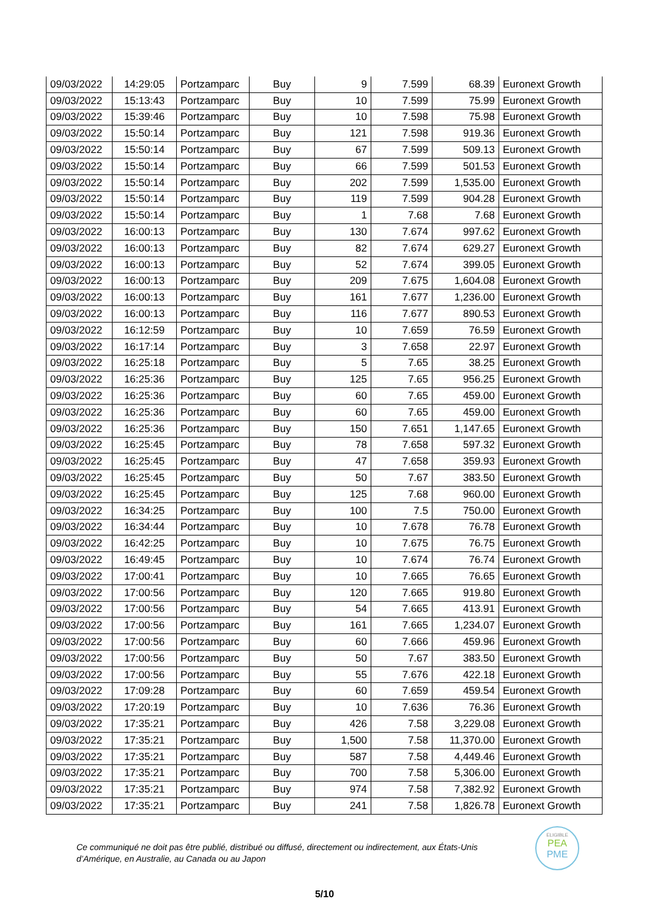| 09/03/2022 | 14:29:05 | Portzamparc | Buy | 9 | 7.599 | 68.39 | Euronext Growth |
| 09/03/2022 | 15:13:43 | Portzamparc | Buy | 10 | 7.599 | 75.99 | Euronext Growth |
| 09/03/2022 | 15:39:46 | Portzamparc | Buy | 10 | 7.598 | 75.98 | Euronext Growth |
| 09/03/2022 | 15:50:14 | Portzamparc | Buy | 121 | 7.598 | 919.36 | Euronext Growth |
| 09/03/2022 | 15:50:14 | Portzamparc | Buy | 67 | 7.599 | 509.13 | Euronext Growth |
| 09/03/2022 | 15:50:14 | Portzamparc | Buy | 66 | 7.599 | 501.53 | Euronext Growth |
| 09/03/2022 | 15:50:14 | Portzamparc | Buy | 202 | 7.599 | 1,535.00 | Euronext Growth |
| 09/03/2022 | 15:50:14 | Portzamparc | Buy | 119 | 7.599 | 904.28 | Euronext Growth |
| 09/03/2022 | 15:50:14 | Portzamparc | Buy | 1 | 7.68 | 7.68 | Euronext Growth |
| 09/03/2022 | 16:00:13 | Portzamparc | Buy | 130 | 7.674 | 997.62 | Euronext Growth |
| 09/03/2022 | 16:00:13 | Portzamparc | Buy | 82 | 7.674 | 629.27 | Euronext Growth |
| 09/03/2022 | 16:00:13 | Portzamparc | Buy | 52 | 7.674 | 399.05 | Euronext Growth |
| 09/03/2022 | 16:00:13 | Portzamparc | Buy | 209 | 7.675 | 1,604.08 | Euronext Growth |
| 09/03/2022 | 16:00:13 | Portzamparc | Buy | 161 | 7.677 | 1,236.00 | Euronext Growth |
| 09/03/2022 | 16:00:13 | Portzamparc | Buy | 116 | 7.677 | 890.53 | Euronext Growth |
| 09/03/2022 | 16:12:59 | Portzamparc | Buy | 10 | 7.659 | 76.59 | Euronext Growth |
| 09/03/2022 | 16:17:14 | Portzamparc | Buy | 3 | 7.658 | 22.97 | Euronext Growth |
| 09/03/2022 | 16:25:18 | Portzamparc | Buy | 5 | 7.65 | 38.25 | Euronext Growth |
| 09/03/2022 | 16:25:36 | Portzamparc | Buy | 125 | 7.65 | 956.25 | Euronext Growth |
| 09/03/2022 | 16:25:36 | Portzamparc | Buy | 60 | 7.65 | 459.00 | Euronext Growth |
| 09/03/2022 | 16:25:36 | Portzamparc | Buy | 60 | 7.65 | 459.00 | Euronext Growth |
| 09/03/2022 | 16:25:36 | Portzamparc | Buy | 150 | 7.651 | 1,147.65 | Euronext Growth |
| 09/03/2022 | 16:25:45 | Portzamparc | Buy | 78 | 7.658 | 597.32 | Euronext Growth |
| 09/03/2022 | 16:25:45 | Portzamparc | Buy | 47 | 7.658 | 359.93 | Euronext Growth |
| 09/03/2022 | 16:25:45 | Portzamparc | Buy | 50 | 7.67 | 383.50 | Euronext Growth |
| 09/03/2022 | 16:25:45 | Portzamparc | Buy | 125 | 7.68 | 960.00 | Euronext Growth |
| 09/03/2022 | 16:34:25 | Portzamparc | Buy | 100 | 7.5 | 750.00 | Euronext Growth |
| 09/03/2022 | 16:34:44 | Portzamparc | Buy | 10 | 7.678 | 76.78 | Euronext Growth |
| 09/03/2022 | 16:42:25 | Portzamparc | Buy | 10 | 7.675 | 76.75 | Euronext Growth |
| 09/03/2022 | 16:49:45 | Portzamparc | Buy | 10 | 7.674 | 76.74 | Euronext Growth |
| 09/03/2022 | 17:00:41 | Portzamparc | Buy | 10 | 7.665 | 76.65 | Euronext Growth |
| 09/03/2022 | 17:00:56 | Portzamparc | Buy | 120 | 7.665 | 919.80 | Euronext Growth |
| 09/03/2022 | 17:00:56 | Portzamparc | Buy | 54 | 7.665 | 413.91 | Euronext Growth |
| 09/03/2022 | 17:00:56 | Portzamparc | Buy | 161 | 7.665 | 1,234.07 | Euronext Growth |
| 09/03/2022 | 17:00:56 | Portzamparc | Buy | 60 | 7.666 | 459.96 | Euronext Growth |
| 09/03/2022 | 17:00:56 | Portzamparc | Buy | 50 | 7.67 | 383.50 | Euronext Growth |
| 09/03/2022 | 17:00:56 | Portzamparc | Buy | 55 | 7.676 | 422.18 | Euronext Growth |
| 09/03/2022 | 17:09:28 | Portzamparc | Buy | 60 | 7.659 | 459.54 | Euronext Growth |
| 09/03/2022 | 17:20:19 | Portzamparc | Buy | 10 | 7.636 | 76.36 | Euronext Growth |
| 09/03/2022 | 17:35:21 | Portzamparc | Buy | 426 | 7.58 | 3,229.08 | Euronext Growth |
| 09/03/2022 | 17:35:21 | Portzamparc | Buy | 1,500 | 7.58 | 11,370.00 | Euronext Growth |
| 09/03/2022 | 17:35:21 | Portzamparc | Buy | 587 | 7.58 | 4,449.46 | Euronext Growth |
| 09/03/2022 | 17:35:21 | Portzamparc | Buy | 700 | 7.58 | 5,306.00 | Euronext Growth |
| 09/03/2022 | 17:35:21 | Portzamparc | Buy | 974 | 7.58 | 7,382.92 | Euronext Growth |
| 09/03/2022 | 17:35:21 | Portzamparc | Buy | 241 | 7.58 | 1,826.78 | Euronext Growth |
Ce communiqué ne doit pas être publié, distribué ou diffusé, directement ou indirectement, aux États-Unis d’Amérique, en Australie, au Canada ou au Japon
ELIGIBLE
PEA
PME
5/10